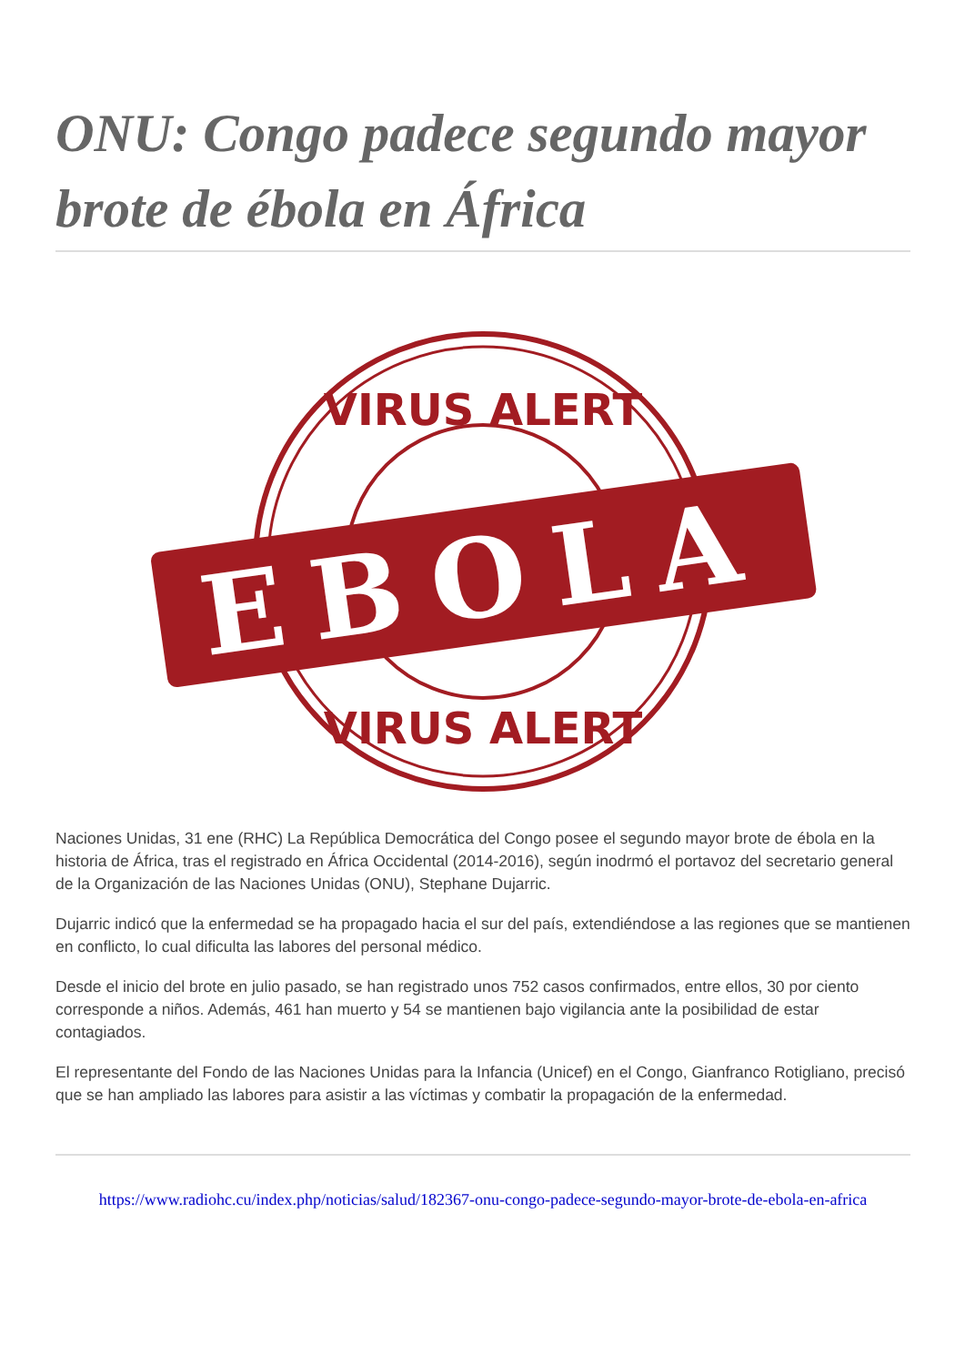ONU: Congo padece segundo mayor brote de ébola en África
VIRUS ALERT
EBOLA
VIRUS ALERT
Naciones Unidas, 31 ene (RHC) La República Democrática del Congo posee el segundo mayor brote de ébola en la historia de África, tras el registrado en África Occidental (2014-2016), según inodrmó el portavoz del secretario general de la Organización de las Naciones Unidas (ONU), Stephane Dujarric.
Dujarric indicó que la enfermedad se ha propagado hacia el sur del país, extendiéndose a las regiones que se mantienen en conflicto, lo cual dificulta las labores del personal médico.
Desde el inicio del brote en julio pasado, se han registrado unos 752 casos confirmados, entre ellos, 30 por ciento corresponde a niños. Además, 461 han muerto y 54 se mantienen bajo vigilancia ante la posibilidad de estar contagiados.
El representante del Fondo de las Naciones Unidas para la Infancia (Unicef) en el Congo, Gianfranco Rotigliano, precisó que se han ampliado las labores para asistir a las víctimas y combatir la propagación de la enfermedad.
https://www.radiohc.cu/index.php/noticias/salud/182367-onu-congo-padece-segundo-mayor-brote-de-ebola-en-africa